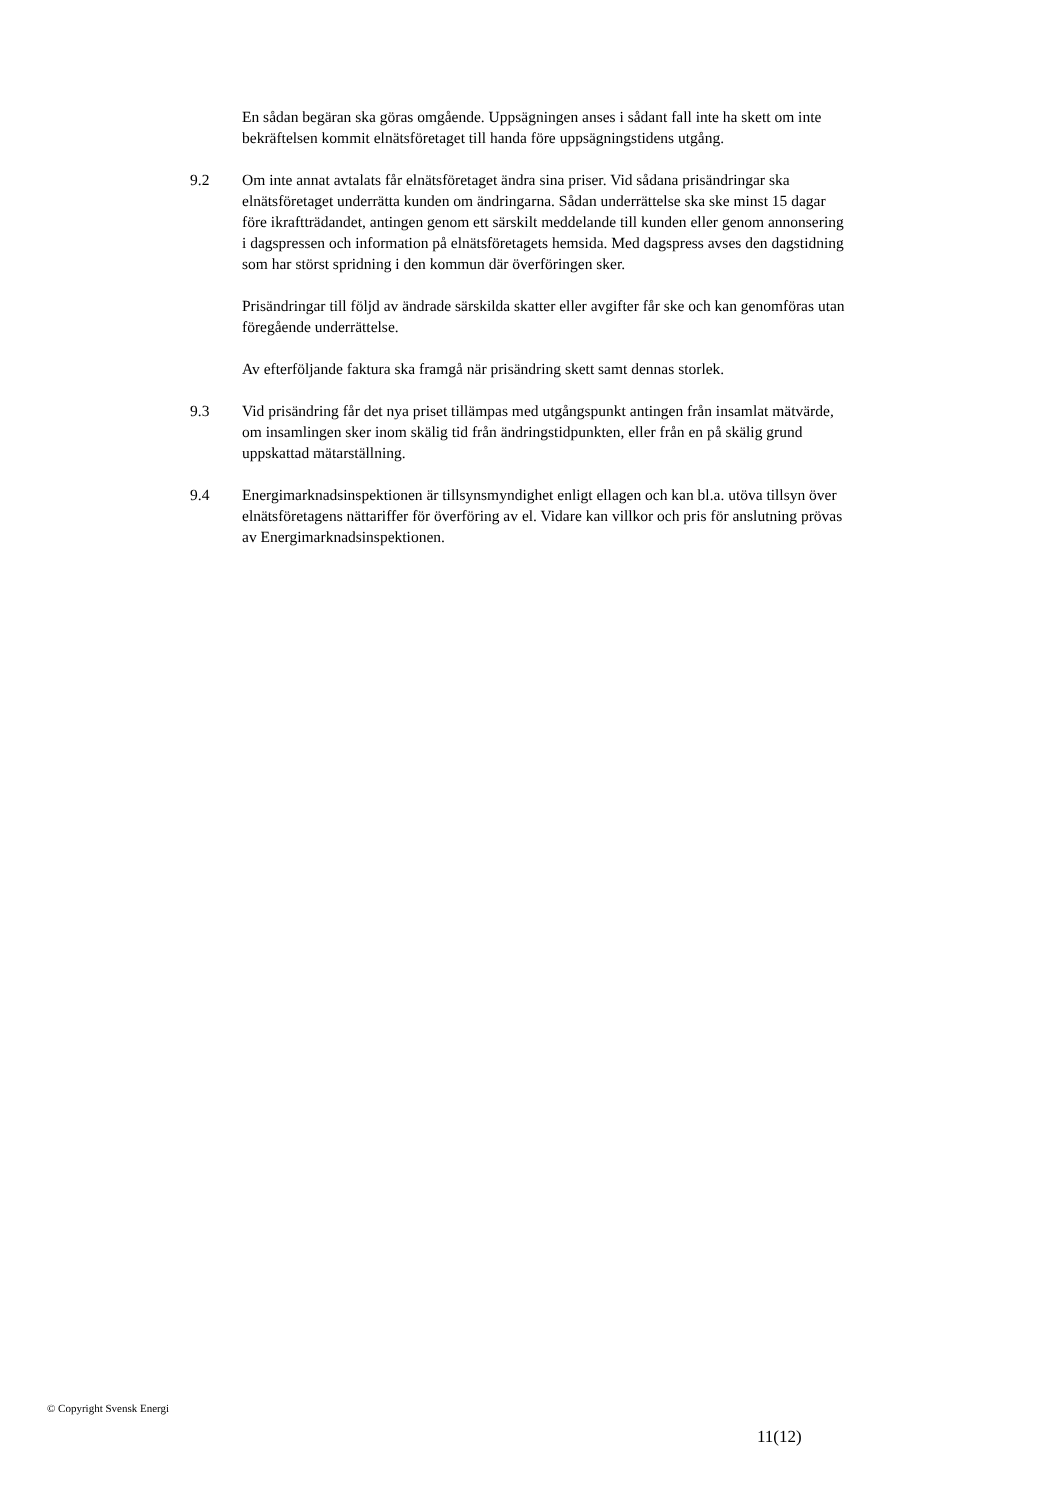En sådan begäran ska göras omgående. Uppsägningen anses i sådant fall inte ha skett om inte bekräftelsen kommit elnätsföretaget till handa före uppsägningstidens utgång.
9.2 Om inte annat avtalats får elnätsföretaget ändra sina priser. Vid sådana prisändringar ska elnätsföretaget underrätta kunden om ändringarna. Sådan underrättelse ska ske minst 15 dagar före ikraftträdandet, antingen genom ett särskilt meddelande till kunden eller genom annonsering i dagspressen och information på elnätsföretagets hemsida. Med dagspress avses den dagstidning som har störst spridning i den kommun där överföringen sker.
Prisändringar till följd av ändrade särskilda skatter eller avgifter får ske och kan genomföras utan föregående underrättelse.
Av efterföljande faktura ska framgå när prisändring skett samt dennas storlek.
9.3 Vid prisändring får det nya priset tillämpas med utgångspunkt antingen från insamlat mätvärde, om insamlingen sker inom skälig tid från ändringstidpunkten, eller från en på skälig grund uppskattad mätarställning.
9.4 Energimarknadsinspektionen är tillsynsmyndighet enligt ellagen och kan bl.a. utöva tillsyn över elnätsföretagens nättariffer för överföring av el. Vidare kan villkor och pris för anslutning prövas av Energimarknadsinspektionen.
© Copyright Svensk Energi
11(12)